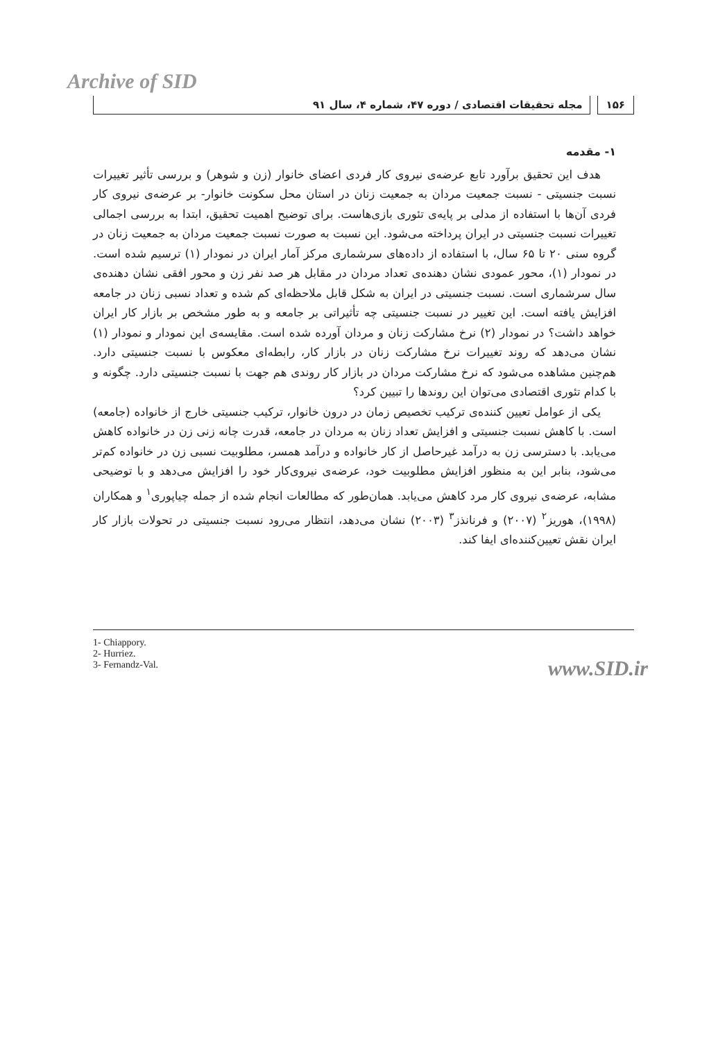Archive of SID
۱۵۶ مجله تحقیقات اقتصادی / دوره ۴۷، شماره ۴، سال ۹۱
۱- مقدمه
هدف این تحقیق برآورد تابع عرضه‌ی نیروی کار فردی اعضای خانوار (زن و شوهر) و بررسی تأثیر تغییرات نسبت جنسیتی - نسبت جمعیت مردان به جمعیت زنان در استان محل سکونت خانوار- بر عرضه‌ی نیروی کار فردی آن‌ها با استفاده از مدلی بر پایه‌ی تئوری بازی‌هاست. برای توضیح اهمیت تحقیق، ابتدا به بررسی اجمالی تغییرات نسبت جنسیتی در ایران پرداخته می‌شود. این نسبت به صورت نسبت جمعیت مردان به جمعیت زنان در گروه سنی ۲۰ تا ۶۵ سال، با استفاده از داده‌های سرشماری مرکز آمار ایران در نمودار (۱) ترسیم شده است. در نمودار (۱)، محور عمودی نشان دهنده‌ی تعداد مردان در مقابل هر صد نفر زن و محور افقی نشان دهنده‌ی سال سرشماری است. نسبت جنسیتی در ایران به شکل قابل ملاحظه‌ای کم شده و تعداد نسبی زنان در جامعه افزایش یافته است. این تغییر در نسبت جنسیتی چه تأثیراتی بر جامعه و به طور مشخص بر بازار کار ایران خواهد داشت؟ در نمودار (۲) نرخ مشارکت زنان و مردان آورده شده است. مقایسه‌ی این نمودار و نمودار (۱) نشان می‌دهد که روند تغییرات نرخ مشارکت زنان در بازار کار، رابطه‌ای معکوس با نسبت جنسیتی دارد. هم‌چنین مشاهده می‌شود که نرخ مشارکت مردان در بازار کار روندی هم جهت با نسبت جنسیتی دارد. چگونه و با کدام تئوری اقتصادی می‌توان این روندها را تبیین کرد؟
یکی از عوامل تعیین کننده‌ی ترکیب تخصیص زمان در درون خانوار، ترکیب جنسیتی خارج از خانواده (جامعه) است. با کاهش نسبت جنسیتی و افزایش تعداد زنان به مردان در جامعه، قدرت چانه زنی زن در خانواده کاهش می‌یابد. با دسترسی زن به درآمد غیرحاصل از کار خانواده و درآمد همسر، مطلوبیت نسبی زن در خانواده کم‌تر می‌شود، بنابر این به منظور افزایش مطلوبیت خود، عرضه‌ی نیروی‌کار خود را افزایش می‌دهد و با توضیحی مشابه، عرضه‌ی نیروی کار مرد کاهش می‌یابد. همان‌طور که مطالعات انجام شده از جمله چیاپوری<sup>۱</sup> و همکاران (۱۹۹۸)، هوریز<sup>۲</sup> (۲۰۰۷) و فرنانذز<sup>۳</sup> (۲۰۰۳) نشان می‌دهد، انتظار می‌رود نسبت جنسیتی در تحولات بازار کار ایران نقش تعیین‌کننده‌ای ایفا کند.
1- Chiappory.
2- Hurriez.
3- Fernandz-Val.
www.SID.ir